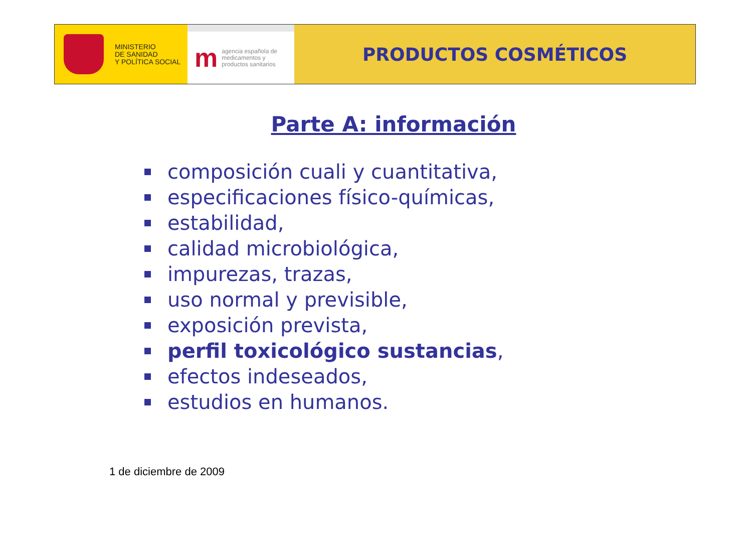MINISTERIO
DE SANIDAD
Y POLÍTICA SOCIAL
m
agencia española de
medicamentos y
productos sanitarios
PRODUCTOS COSMÉTICOS
Parte A: información
composición cuali y cuantitativa,
especificaciones físico-químicas,
estabilidad,
calidad microbiológica,
impurezas, trazas,
uso normal y previsible,
exposición prevista,
perfil toxicológico sustancias,
efectos indeseados,
estudios en humanos.
1 de diciembre de 2009